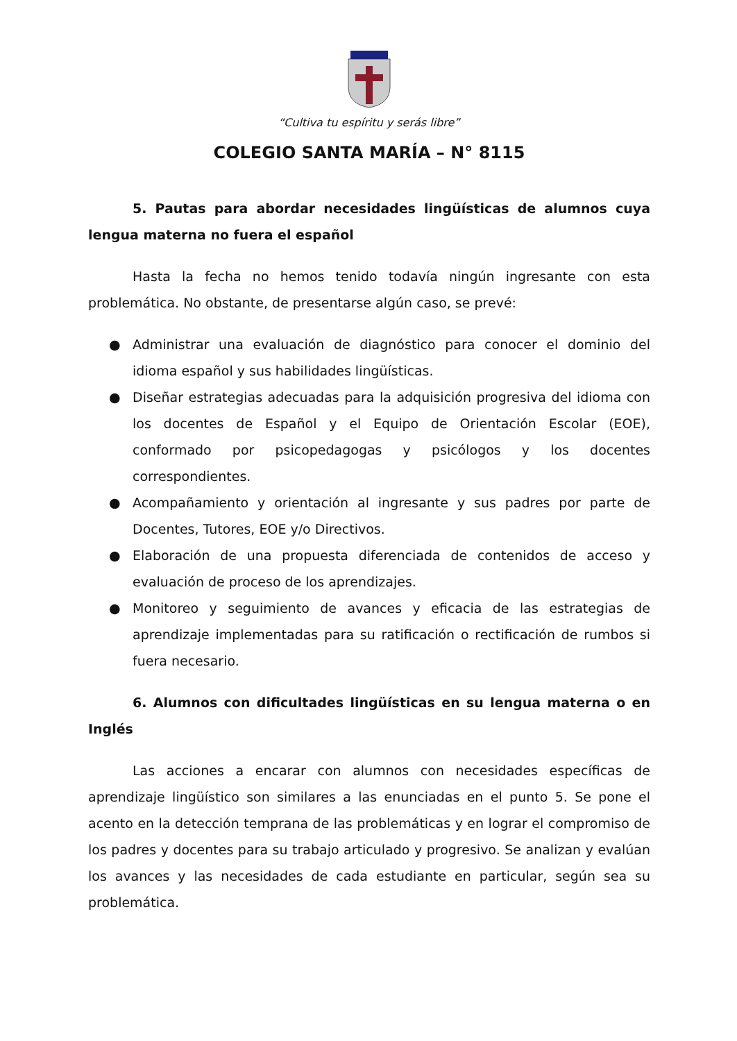“Cultiva tu espíritu y serás libre”
COLEGIO SANTA MARÍA – N° 8115
5. Pautas para abordar necesidades lingüísticas de alumnos cuya lengua materna no fuera el español
Hasta la fecha no hemos tenido todavía ningún ingresante con esta problemática. No obstante, de presentarse algún caso, se prevé:
● Administrar una evaluación de diagnóstico para conocer el dominio del idioma español y sus habilidades lingüísticas.
● Diseñar estrategias adecuadas para la adquisición progresiva del idioma con los docentes de Español y el Equipo de Orientación Escolar (EOE), conformado por psicopedagogas y psicólogos y los docentes correspondientes.
● Acompañamiento y orientación al ingresante y sus padres por parte de Docentes, Tutores, EOE y/o Directivos.
● Elaboración de una propuesta diferenciada de contenidos de acceso y evaluación de proceso de los aprendizajes.
● Monitoreo y seguimiento de avances y eficacia de las estrategias de aprendizaje implementadas para su ratificación o rectificación de rumbos si fuera necesario.
6. Alumnos con dificultades lingüísticas en su lengua materna o en Inglés
Las acciones a encarar con alumnos con necesidades específicas de aprendizaje lingüístico son similares a las enunciadas en el punto 5. Se pone el acento en la detección temprana de las problemáticas y en lograr el compromiso de los padres y docentes para su trabajo articulado y progresivo. Se analizan y evalúan los avances y las necesidades de cada estudiante en particular, según sea su problemática.